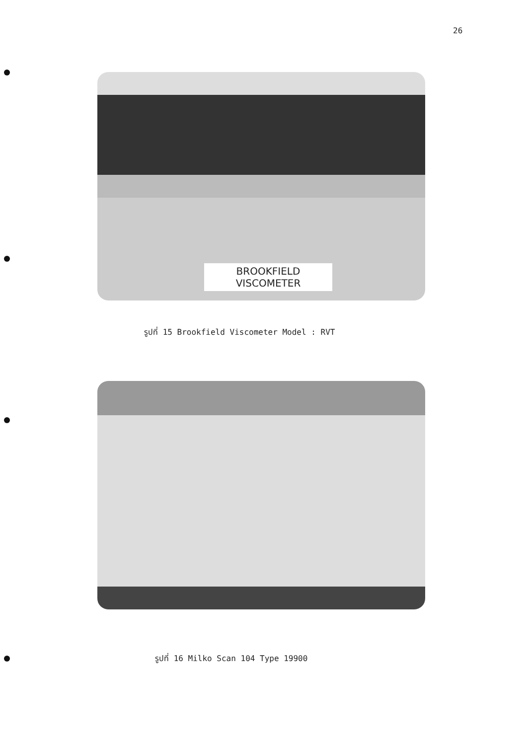26
BROOKFIELD VISCOMETER
รูปที่ 15 Brookfield Viscometer Model : RVT
รูปที่ 16 Milko Scan 104 Type 19900